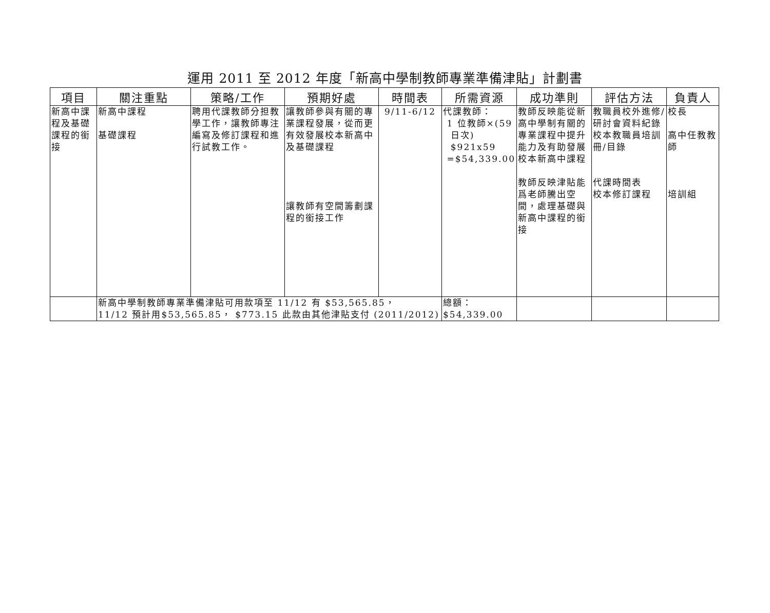運用 2011 至 2012 年度「新高中學制教師專業準備津貼」計劃書
| 項目 | 關注重點 | 策略/工作 | 預期好處 | 時間表 | 所需資源 | 成功準則 | 評估方法 | 負責人 |
| --- | --- | --- | --- | --- | --- | --- | --- | --- |
| 新高中課程及基礎課程的銜接 | 新高中課程 基礎課程 | 聘用代課教師分担教學工作，讓教師專注編寫及修訂課程和進行試教工作。 | 讓教師參與有關的專業課程發展，從而更有效發展校本新高中及基礎課程 讓教師有空間籌劃課程的銜接工作 | 9/11-6/12 | 代課教師： 1 位教師×(59 日次) $921x59 =$54,339.00 | 教師反映能從新高中學制有關的專業課程中提升能力及有助發展校本新高中課程 教師反映津貼能爲老師騰出空間，處理基礎與新高中課程的銜接 | 教職員校外進修/研討會資料紀錄 校本教職員培訓冊/目錄 代課時間表 校本修訂課程 | 校長 高中任教教師 培訓組 |
| | 新高中學制教師專業準備津貼可用款項至 11/12 有 $53,565.85， 11/12 預計用$53,565.85， $773.15 此款由其他津貼支付 (2011/2012) | | | | 總額： $54,339.00 | | | |